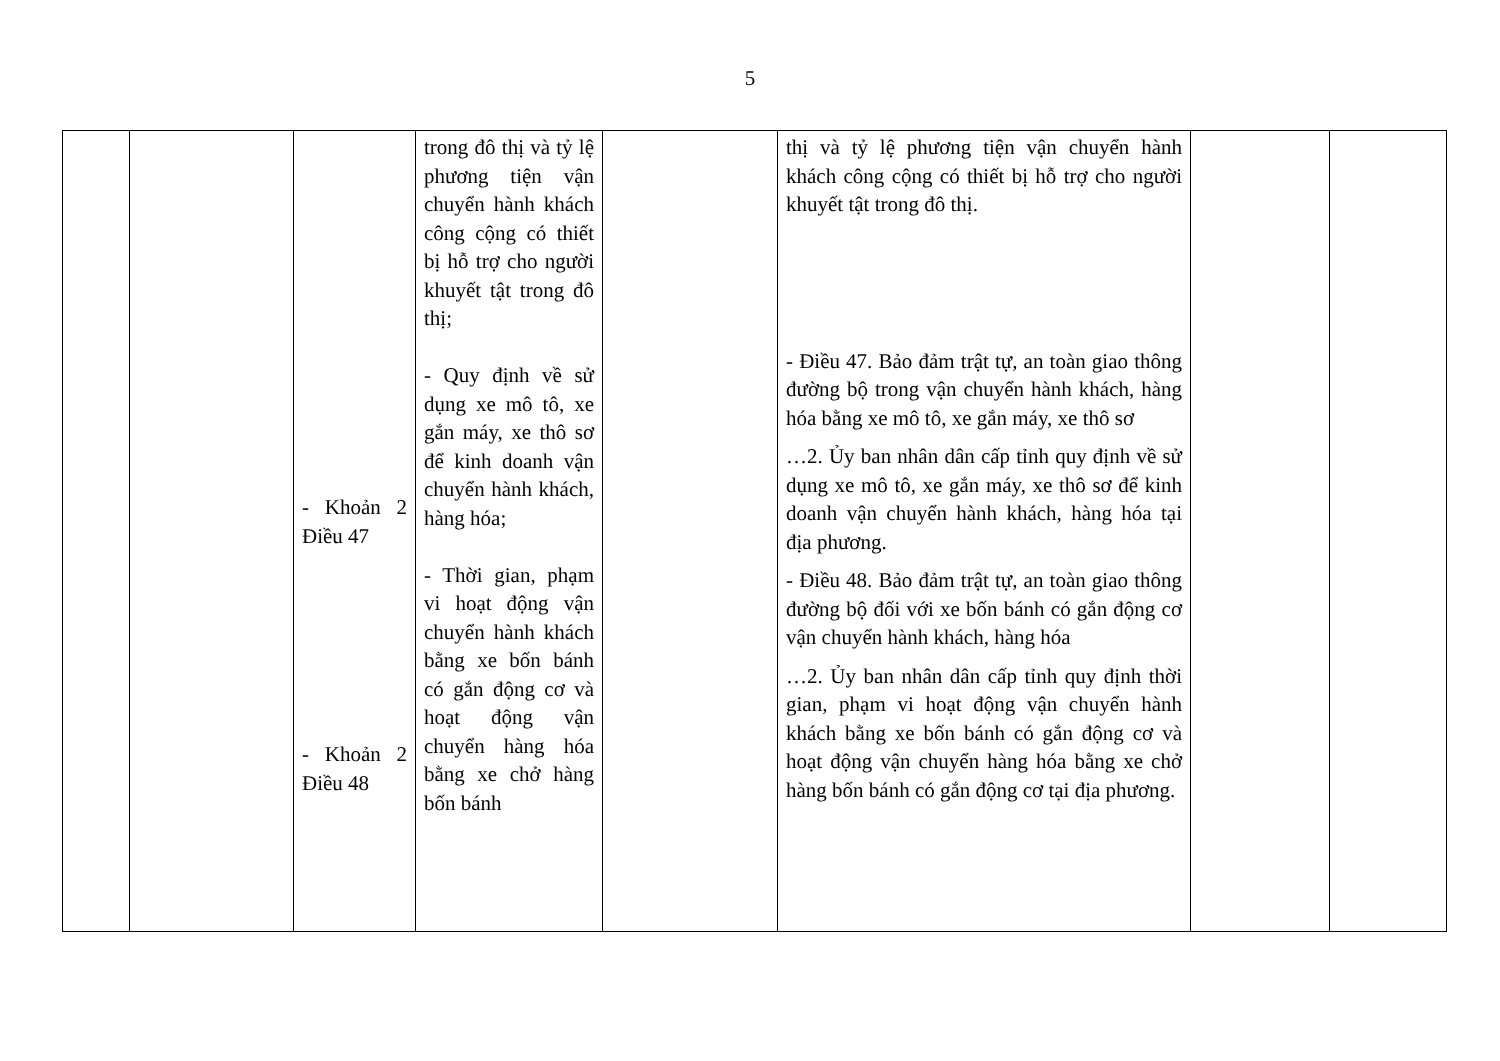5
| | | - Khoản 2 Điều 47 - Khoản 2 Điều 48 | trong đô thị và tỷ lệ phương tiện vận chuyển hành khách công cộng có thiết bị hỗ trợ cho người khuyết tật trong đô thị; - Quy định về sử dụng xe mô tô, xe gắn máy, xe thô sơ để kinh doanh vận chuyển hành khách, hàng hóa; - Thời gian, phạm vi hoạt động vận chuyển hành khách bằng xe bốn bánh có gắn động cơ và hoạt động vận chuyển hàng hóa bằng xe chở hàng bốn bánh | | thị và tỷ lệ phương tiện vận chuyển hành khách công cộng có thiết bị hỗ trợ cho người khuyết tật trong đô thị. - Điều 47. Bảo đảm trật tự, an toàn giao thông đường bộ trong vận chuyển hành khách, hàng hóa bằng xe mô tô, xe gắn máy, xe thô sơ …2. Ủy ban nhân dân cấp tỉnh quy định về sử dụng xe mô tô, xe gắn máy, xe thô sơ để kinh doanh vận chuyển hành khách, hàng hóa tại địa phương. - Điều 48. Bảo đảm trật tự, an toàn giao thông đường bộ đối với xe bốn bánh có gắn động cơ vận chuyển hành khách, hàng hóa …2. Ủy ban nhân dân cấp tỉnh quy định thời gian, phạm vi hoạt động vận chuyển hành khách bằng xe bốn bánh có gắn động cơ và hoạt động vận chuyển hàng hóa bằng xe chở hàng bốn bánh có gắn động cơ tại địa phương. | | |